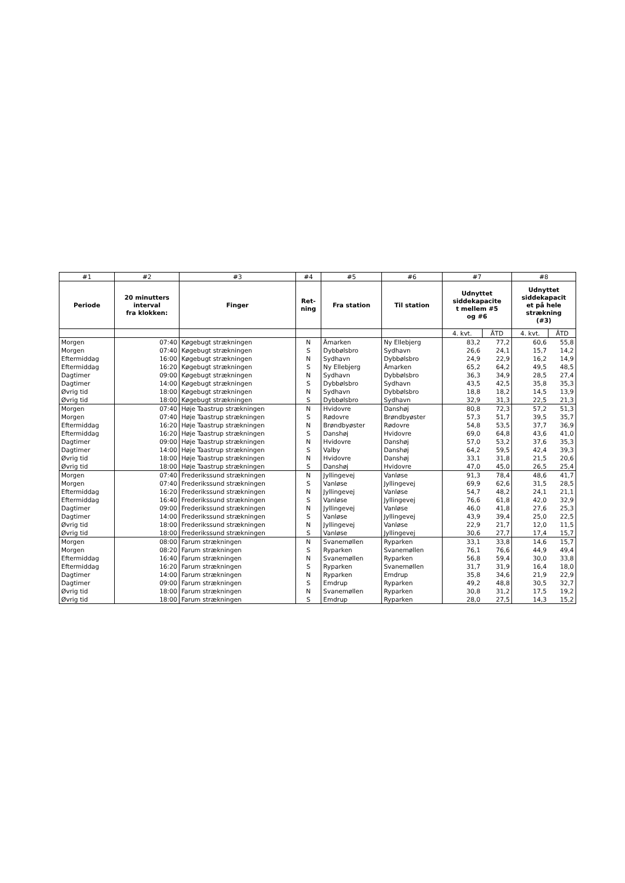| #1 | #2 | #3 | #4 | #5 | #6 | #7 | | #8 | |
| --- | --- | --- | --- | --- | --- | --- | --- | --- | --- |
| Periode | 20 minutters interval fra klokken: | Finger | Ret- ning | Fra station | Til station | Udnyttet siddekapacite t mellem #5 og #6 | | Udnyttet siddekapacit et på hele strækning (#3) | |
| | | | | | | 4. kvt. | ÅTD | 4. kvt. | ÅTD |
| Morgen | 07:40 | Køgebugt strækningen | N | Åmarken | Ny Ellebjerg | 83,2 | 77,2 | 60,6 | 55,8 |
| Morgen | 07:40 | Køgebugt strækningen | S | Dybbølsbro | Sydhavn | 26,6 | 24,1 | 15,7 | 14,2 |
| Eftermiddag | 16:00 | Køgebugt strækningen | N | Sydhavn | Dybbølsbro | 24,9 | 22,9 | 16,2 | 14,9 |
| Eftermiddag | 16:20 | Køgebugt strækningen | S | Ny Ellebjerg | Åmarken | 65,2 | 64,2 | 49,5 | 48,5 |
| Dagtimer | 09:00 | Køgebugt strækningen | N | Sydhavn | Dybbølsbro | 36,3 | 34,9 | 28,5 | 27,4 |
| Dagtimer | 14:00 | Køgebugt strækningen | S | Dybbølsbro | Sydhavn | 43,5 | 42,5 | 35,8 | 35,3 |
| Øvrig tid | 18:00 | Køgebugt strækningen | N | Sydhavn | Dybbølsbro | 18,8 | 18,2 | 14,5 | 13,9 |
| Øvrig tid | 18:00 | Køgebugt strækningen | S | Dybbølsbro | Sydhavn | 32,9 | 31,3 | 22,5 | 21,3 |
| Morgen | 07:40 | Høje Taastrup strækningen | N | Hvidovre | Danshøj | 80,8 | 72,3 | 57,2 | 51,3 |
| Morgen | 07:40 | Høje Taastrup strækningen | S | Rødovre | Brøndbyøster | 57,3 | 51,7 | 39,5 | 35,7 |
| Eftermiddag | 16:20 | Høje Taastrup strækningen | N | Brøndbyøster | Rødovre | 54,8 | 53,5 | 37,7 | 36,9 |
| Eftermiddag | 16:20 | Høje Taastrup strækningen | S | Danshøj | Hvidovre | 69,0 | 64,8 | 43,6 | 41,0 |
| Dagtimer | 09:00 | Høje Taastrup strækningen | N | Hvidovre | Danshøj | 57,0 | 53,2 | 37,6 | 35,3 |
| Dagtimer | 14:00 | Høje Taastrup strækningen | S | Valby | Danshøj | 64,2 | 59,5 | 42,4 | 39,3 |
| Øvrig tid | 18:00 | Høje Taastrup strækningen | N | Hvidovre | Danshøj | 33,1 | 31,8 | 21,5 | 20,6 |
| Øvrig tid | 18:00 | Høje Taastrup strækningen | S | Danshøj | Hvidovre | 47,0 | 45,0 | 26,5 | 25,4 |
| Morgen | 07:40 | Frederikssund strækningen | N | Jyllingevej | Vanløse | 91,3 | 78,4 | 48,6 | 41,7 |
| Morgen | 07:40 | Frederikssund strækningen | S | Vanløse | Jyllingevej | 69,9 | 62,6 | 31,5 | 28,5 |
| Eftermiddag | 16:20 | Frederikssund strækningen | N | Jyllingevej | Vanløse | 54,7 | 48,2 | 24,1 | 21,1 |
| Eftermiddag | 16:40 | Frederikssund strækningen | S | Vanløse | Jyllingevej | 76,6 | 61,8 | 42,0 | 32,9 |
| Dagtimer | 09:00 | Frederikssund strækningen | N | Jyllingevej | Vanløse | 46,0 | 41,8 | 27,6 | 25,3 |
| Dagtimer | 14:00 | Frederikssund strækningen | S | Vanløse | Jyllingevej | 43,9 | 39,4 | 25,0 | 22,5 |
| Øvrig tid | 18:00 | Frederikssund strækningen | N | Jyllingevej | Vanløse | 22,9 | 21,7 | 12,0 | 11,5 |
| Øvrig tid | 18:00 | Frederikssund strækningen | S | Vanløse | Jyllingevej | 30,6 | 27,7 | 17,4 | 15,7 |
| Morgen | 08:00 | Farum strækningen | N | Svanemøllen | Ryparken | 33,1 | 33,8 | 14,6 | 15,7 |
| Morgen | 08:20 | Farum strækningen | S | Ryparken | Svanemøllen | 76,1 | 76,6 | 44,9 | 49,4 |
| Eftermiddag | 16:40 | Farum strækningen | N | Svanemøllen | Ryparken | 56,8 | 59,4 | 30,0 | 33,8 |
| Eftermiddag | 16:20 | Farum strækningen | S | Ryparken | Svanemøllen | 31,7 | 31,9 | 16,4 | 18,0 |
| Dagtimer | 14:00 | Farum strækningen | N | Ryparken | Emdrup | 35,8 | 34,6 | 21,9 | 22,9 |
| Dagtimer | 09:00 | Farum strækningen | S | Emdrup | Ryparken | 49,2 | 48,8 | 30,5 | 32,7 |
| Øvrig tid | 18:00 | Farum strækningen | N | Svanemøllen | Ryparken | 30,8 | 31,2 | 17,5 | 19,2 |
| Øvrig tid | 18:00 | Farum strækningen | S | Emdrup | Ryparken | 28,0 | 27,5 | 14,3 | 15,2 |